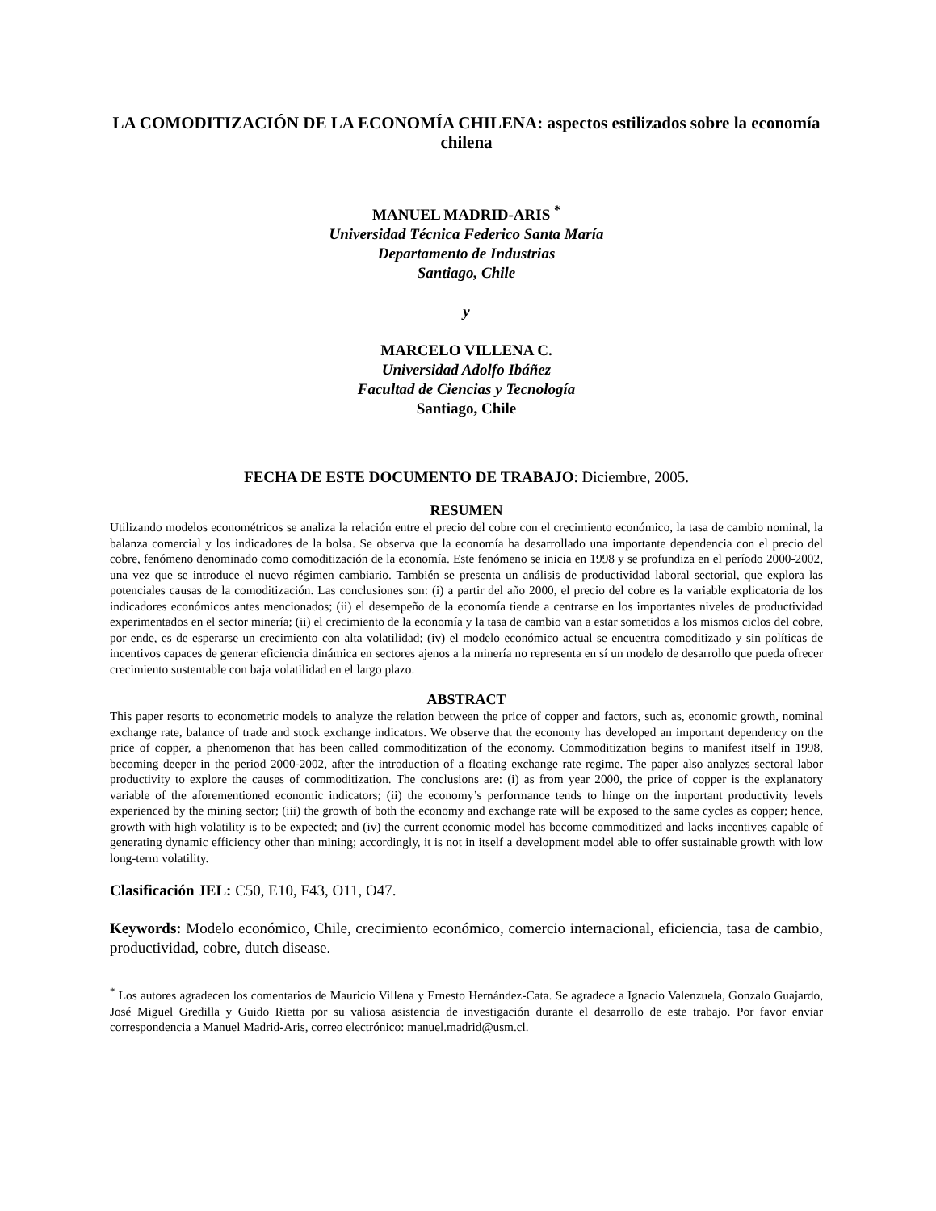LA COMODITIZACIÓN DE LA ECONOMÍA CHILENA: aspectos estilizados sobre la economía chilena
MANUEL MADRID-ARIS <sup>*</sup>
Universidad Técnica Federico Santa María
Departamento de Industrias
Santiago, Chile
y
MARCELO VILLENA C.
Universidad Adolfo Ibáñez
Facultad de Ciencias y Tecnología
Santiago, Chile
FECHA DE ESTE DOCUMENTO DE TRABAJO: Diciembre, 2005.
RESUMEN
Utilizando modelos econométricos se analiza la relación entre el precio del cobre con el crecimiento económico, la tasa de cambio nominal, la balanza comercial y los indicadores de la bolsa. Se observa que la economía ha desarrollado una importante dependencia con el precio del cobre, fenómeno denominado como comoditización de la economía. Este fenómeno se inicia en 1998 y se profundiza en el período 2000-2002, una vez que se introduce el nuevo régimen cambiario. También se presenta un análisis de productividad laboral sectorial, que explora las potenciales causas de la comoditización. Las conclusiones son: (i) a partir del año 2000, el precio del cobre es la variable explicatoria de los indicadores económicos antes mencionados; (ii) el desempeño de la economía tiende a centrarse en los importantes niveles de productividad experimentados en el sector minería; (ii) el crecimiento de la economía y la tasa de cambio van a estar sometidos a los mismos ciclos del cobre, por ende, es de esperarse un crecimiento con alta volatilidad; (iv) el modelo económico actual se encuentra comoditizado y sin políticas de incentivos capaces de generar eficiencia dinámica en sectores ajenos a la minería no representa en sí un modelo de desarrollo que pueda ofrecer crecimiento sustentable con baja volatilidad en el largo plazo.
ABSTRACT
This paper resorts to econometric models to analyze the relation between the price of copper and factors, such as, economic growth, nominal exchange rate, balance of trade and stock exchange indicators. We observe that the economy has developed an important dependency on the price of copper, a phenomenon that has been called commoditization of the economy. Commoditization begins to manifest itself in 1998, becoming deeper in the period 2000-2002, after the introduction of a floating exchange rate regime. The paper also analyzes sectoral labor productivity to explore the causes of commoditization. The conclusions are: (i) as from year 2000, the price of copper is the explanatory variable of the aforementioned economic indicators; (ii) the economy’s performance tends to hinge on the important productivity levels experienced by the mining sector; (iii) the growth of both the economy and exchange rate will be exposed to the same cycles as copper; hence, growth with high volatility is to be expected; and (iv) the current economic model has become commoditized and lacks incentives capable of generating dynamic efficiency other than mining; accordingly, it is not in itself a development model able to offer sustainable growth with low long-term volatility.
Clasificación JEL: C50, E10, F43, O11, O47.
Keywords: Modelo económico, Chile, crecimiento económico, comercio internacional, eficiencia, tasa de cambio, productividad, cobre, dutch disease.
<sup>*</sup> Los autores agradecen los comentarios de Mauricio Villena y Ernesto Hernández-Cata. Se agradece a Ignacio Valenzuela, Gonzalo Guajardo, José Miguel Gredilla y Guido Rietta por su valiosa asistencia de investigación durante el desarrollo de este trabajo. Por favor enviar correspondencia a Manuel Madrid-Aris, correo electrónico: manuel.madrid@usm.cl.